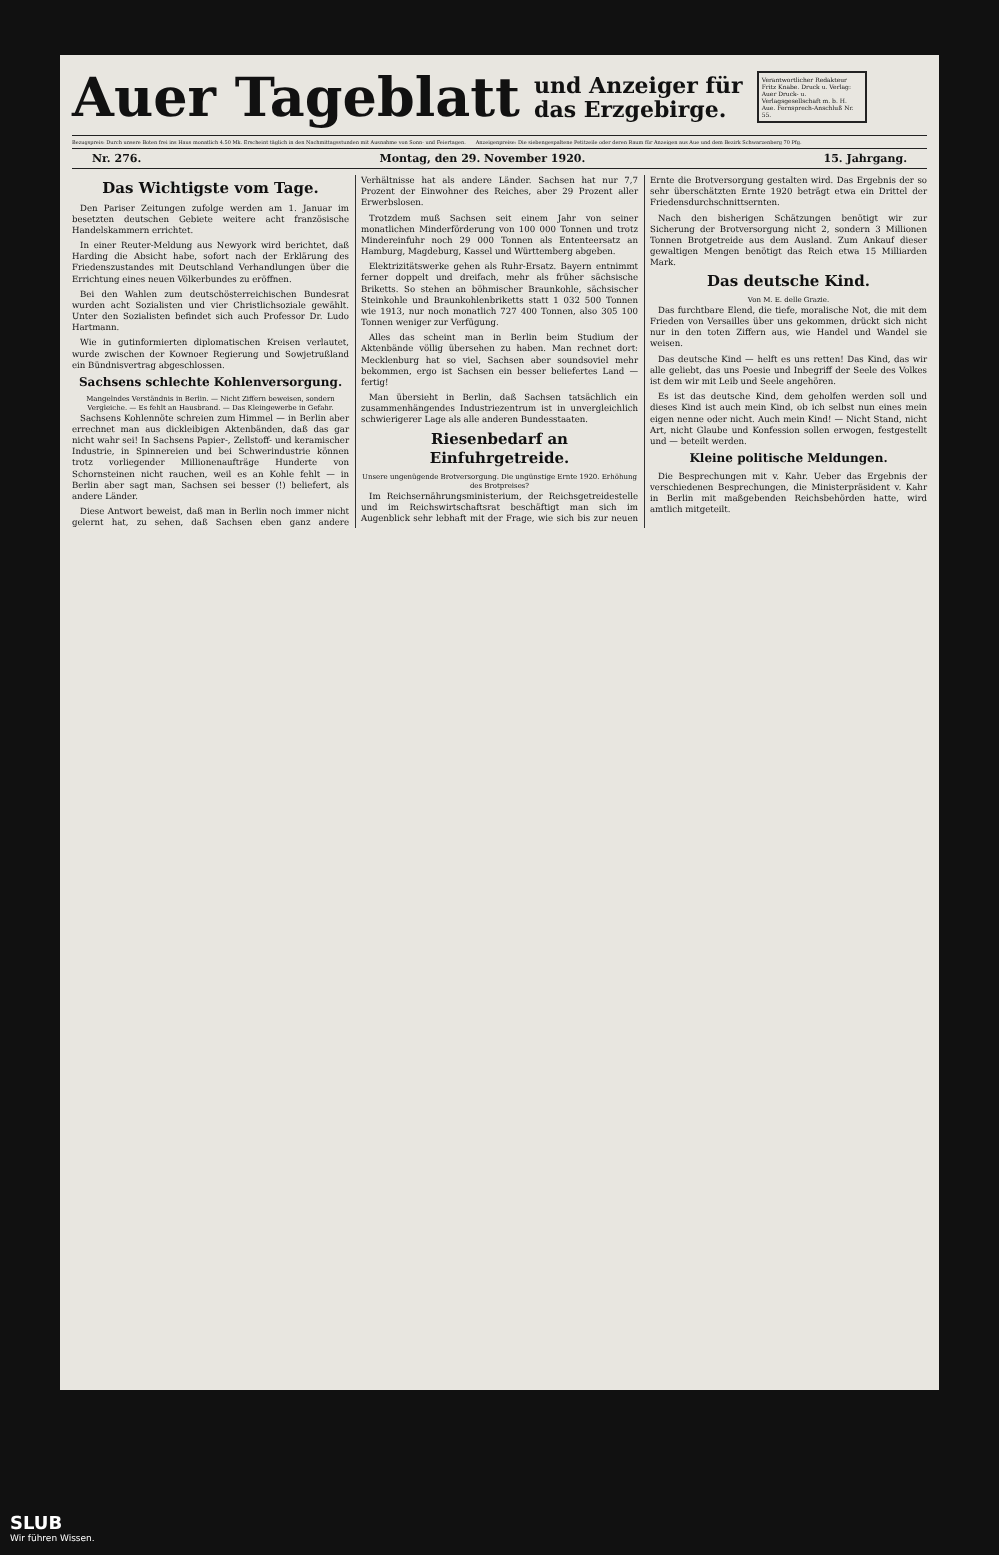Auer Tageblatt
und Anzeiger für
das Erzgebirge.
Verantwortlicher Redakteur Fritz Knabe. Druck u. Verlag: Auer Druck- u. Verlagsgesellschaft m. b. H. Aue. Fernsprech-Anschluß Nr. 55.
Bezugspreis: Durch unsere Boten frei ins Haus monatlich 4.50 Mk. Erscheint täglich in den Nachmittagsstunden mit Ausnahme von Sonn- und Feiertagen.
Anzeigenpreise: Die siebengespaltene Petitzeile oder deren Raum für Anzeigen aus Aue und dem Bezirk Schwarzenberg 70 Pfg.
Nr. 276. Montag, den 29. November 1920. 15. Jahrgang.
Das Wichtigste vom Tage.
Den Pariser Zeitungen zufolge werden am 1. Januar im besetzten deutschen Gebiete weitere acht französische Handelskammern errichtet.
In einer Reuter-Meldung aus Newyork wird berichtet, daß Harding die Absicht habe, sofort nach der Erklärung des Friedenszustandes mit Deutschland Verhandlungen über die Errichtung eines neuen Völkerbundes zu eröffnen.
Bei den Wahlen zum deutschösterreichischen Bundesrat wurden acht Sozialisten und vier Christlichsoziale gewählt. Unter den Sozialisten befindet sich auch Professor Dr. Ludo Hartmann.
Wie in gutinformierten diplomatischen Kreisen verlautet, wurde zwischen der Kownoer Regierung und Sowjetrußland ein Bündnisvertrag abgeschlossen.
Sachsens schlechte Kohlenversorgung.
Mangelndes Verständnis in Berlin. — Nicht Ziffern beweisen, sondern Vergleiche. — Es fehlt an Hausbrand. — Das Kleingewerbe in Gefahr.
Sachsens Kohlennöte schreien zum Himmel — in Berlin aber errechnet man aus dickleibigen Aktenbänden, daß das gar nicht wahr sei! In Sachsens Papier-, Zellstoff- und keramischer Industrie, in Spinnereien und bei Schwerindustrie können trotz vorliegender Millionenaufträge Hunderte von Schornsteinen nicht rauchen, weil es an Kohle fehlt — in Berlin aber sagt man, Sachsen sei besser (!) beliefert, als andere Länder.
Diese Antwort beweist, daß man in Berlin noch immer nicht gelernt hat, zu sehen, daß Sachsen eben ganz andere Verhältnisse hat als andere Länder. Sachsen hat nur 7,7 Prozent der Einwohner des Reiches, aber 29 Prozent aller Erwerbslosen.
Trotzdem muß Sachsen seit einem Jahr von seiner monatlichen Minderförderung von 100 000 Tonnen und trotz Mindereinfuhr noch 29 000 Tonnen als Ententeersatz an Hamburg, Magdeburg, Kassel und Württemberg abgeben.
Elektrizitätswerke gehen als Ruhr-Ersatz. Bayern entnimmt ferner doppelt und dreifach, mehr als früher sächsische Briketts. So stehen an böhmischer Braunkohle, sächsischer Steinkohle und Braunkohlenbriketts statt 1 032 500 Tonnen wie 1913, nur noch monatlich 727 400 Tonnen, also 305 100 Tonnen weniger zur Verfügung.
Alles das scheint man in Berlin beim Studium der Aktenbände völlig übersehen zu haben. Man rechnet dort: Mecklenburg hat so viel, Sachsen aber soundsoviel mehr bekommen, ergo ist Sachsen ein besser beliefertes Land — fertig!
Man übersieht in Berlin, daß Sachsen tatsächlich ein zusammenhängendes Industriezentrum ist in unvergleichlich schwierigerer Lage als alle anderen Bundesstaaten.
Riesenbedarf an Einfuhrgetreide.
Unsere ungenügende Brotversorgung. Die ungünstige Ernte 1920. Erhöhung des Brotpreises?
Im Reichsernährungsministerium, der Reichsgetreidestelle und im Reichswirtschaftsrat beschäftigt man sich im Augenblick sehr lebhaft mit der Frage, wie sich bis zur neuen Ernte die Brotversorgung gestalten wird. Das Ergebnis der so sehr überschätzten Ernte 1920 beträgt etwa ein Drittel der Friedensdurchschnittsernten.
Nach den bisherigen Schätzungen benötigt wir zur Sicherung der Brotversorgung nicht 2, sondern 3 Millionen Tonnen Brotgetreide aus dem Ausland. Zum Ankauf dieser gewaltigen Mengen benötigt das Reich etwa 15 Milliarden Mark.
Das deutsche Kind.
Von M. E. delle Grazie.
Das furchtbare Elend, die tiefe, moralische Not, die mit dem Frieden von Versailles über uns gekommen, drückt sich nicht nur in den toten Ziffern aus, wie Handel und Wandel sie weisen.
Das deutsche Kind — helft es uns retten! Das Kind, das wir alle geliebt, das uns Poesie und Inbegriff der Seele des Volkes ist dem wir mit Leib und Seele angehören.
Es ist das deutsche Kind, dem geholfen werden soll und dieses Kind ist auch mein Kind, ob ich selbst nun eines mein eigen nenne oder nicht. Auch mein Kind! — Nicht Stand, nicht Art, nicht Glaube und Konfession sollen erwogen, festgestellt und — beteilt werden.
Kleine politische Meldungen.
Die Besprechungen mit v. Kahr. Ueber das Ergebnis der verschiedenen Besprechungen, die Ministerpräsident v. Kahr in Berlin mit maßgebenden Reichsbehörden hatte, wird amtlich mitgeteilt.
SLUB
Wir führen Wissen.